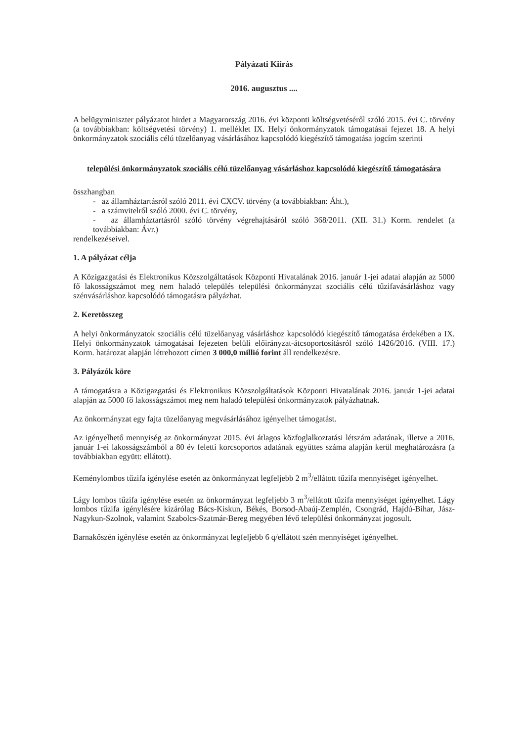Pályázati Kiírás
2016. augusztus ....
A belügyminiszter pályázatot hirdet a Magyarország 2016. évi központi költségvetéséről szóló 2015. évi C. törvény (a továbbiakban: költségvetési törvény) 1. melléklet IX. Helyi önkormányzatok támogatásai fejezet 18. A helyi önkormányzatok szociális célú tüzelőanyag vásárlásához kapcsolódó kiegészítő támogatása jogcím szerinti
települési önkormányzatok szociális célú tüzelőanyag vásárláshoz kapcsolódó kiegészítő támogatására
összhangban
- az államháztartásról szóló 2011. évi CXCV. törvény (a továbbiakban: Áht.),
- a számvitelről szóló 2000. évi C. törvény,
- az államháztartásról szóló törvény végrehajtásáról szóló 368/2011. (XII. 31.) Korm. rendelet (a továbbiakban: Ávr.)
rendelkezéseivel.
1. A pályázat célja
A Közigazgatási és Elektronikus Közszolgáltatások Központi Hivatalának 2016. január 1-jei adatai alapján az 5000 fő lakosságszámot meg nem haladó település települési önkormányzat szociális célú tűzifavásárláshoz vagy szénvásárláshoz kapcsolódó támogatásra pályázhat.
2. Keretösszeg
A helyi önkormányzatok szociális célú tüzelőanyag vásárláshoz kapcsolódó kiegészítő támogatása érdekében a IX. Helyi önkormányzatok támogatásai fejezeten belüli előirányzat-átcsoportosításról szóló 1426/2016. (VIII. 17.) Korm. határozat alapján létrehozott címen 3 000,0 millió forint áll rendelkezésre.
3. Pályázók köre
A támogatásra a Közigazgatási és Elektronikus Közszolgáltatások Központi Hivatalának 2016. január 1-jei adatai alapján az 5000 fő lakosságszámot meg nem haladó települési önkormányzatok pályázhatnak.
Az önkormányzat egy fajta tüzelőanyag megvásárlásához igényelhet támogatást.
Az igényelhető mennyiség az önkormányzat 2015. évi átlagos közfoglalkoztatási létszám adatának, illetve a 2016. január 1-ei lakosságszámból a 80 év feletti korcsoportos adatának együttes száma alapján kerül meghatározásra (a továbbiakban együtt: ellátott).
Keménylombos tűzifa igénylése esetén az önkormányzat legfeljebb 2 m<sup>3</sup>/ellátott tűzifa mennyiséget igényelhet.
Lágy lombos tűzifa igénylése esetén az önkormányzat legfeljebb 3 m<sup>3</sup>/ellátott tűzifa mennyiséget igényelhet. Lágy lombos tűzifa igénylésére kizárólag Bács-Kiskun, Békés, Borsod-Abaúj-Zemplén, Csongrád, Hajdú-Bihar, Jász-Nagykun-Szolnok, valamint Szabolcs-Szatmár-Bereg megyében lévő települési önkormányzat jogosult.
Barnakőszén igénylése esetén az önkormányzat legfeljebb 6 q/ellátott szén mennyiséget igényelhet.